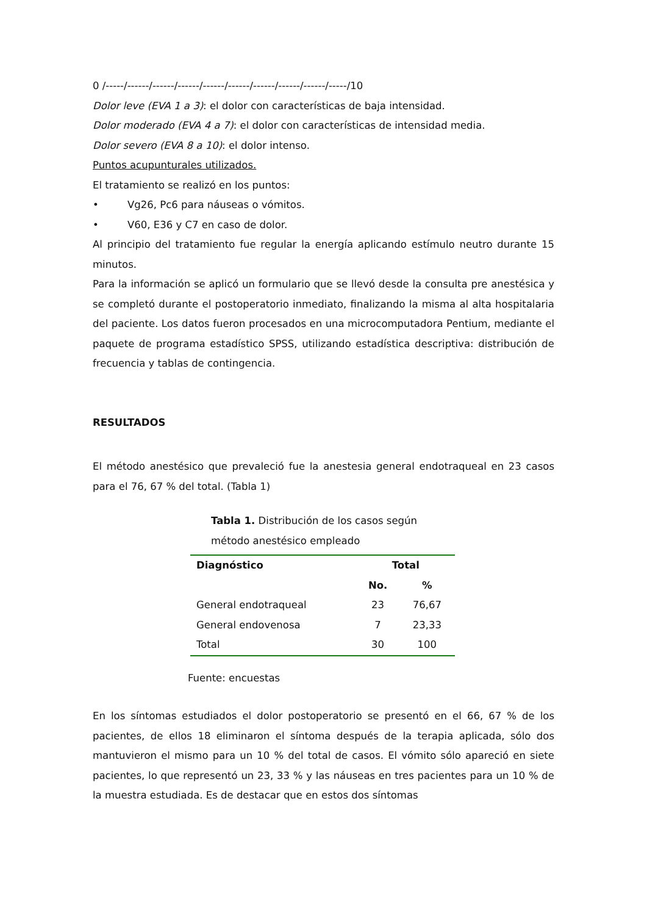0 /-----/------/------/------/------/------/------/------/------/-----/10
Dolor leve (EVA 1 a 3): el dolor con características de baja intensidad.
Dolor moderado (EVA 4 a 7): el dolor con características de intensidad media.
Dolor severo (EVA 8 a 10): el dolor intenso.
Puntos acupunturales utilizados.
El tratamiento se realizó en los puntos:
• Vg26, Pc6 para náuseas o vómitos.
• V60, E36 y C7 en caso de dolor.
Al principio del tratamiento fue regular la energía aplicando estímulo neutro durante 15 minutos.
Para la información se aplicó un formulario que se llevó desde la consulta pre anestésica y se completó durante el postoperatorio inmediato, finalizando la misma al alta hospitalaria del paciente. Los datos fueron procesados en una microcomputadora Pentium, mediante el paquete de programa estadístico SPSS, utilizando estadística descriptiva: distribución de frecuencia y tablas de contingencia.
RESULTADOS
El método anestésico que prevaleció fue la anestesia general endotraqueal en 23 casos para el 76, 67 % del total. (Tabla 1)
Tabla 1. Distribución de los casos según método anestésico empleado
| Diagnóstico | Total | |
| --- | --- | --- |
| | No. | % |
| General endotraqueal | 23 | 76,67 |
| General endovenosa | 7 | 23,33 |
| Total | 30 | 100 |
Fuente: encuestas
En los síntomas estudiados el dolor postoperatorio se presentó en el 66, 67 % de los pacientes, de ellos 18 eliminaron el síntoma después de la terapia aplicada, sólo dos mantuvieron el mismo para un 10 % del total de casos. El vómito sólo apareció en siete pacientes, lo que representó un 23, 33 % y las náuseas en tres pacientes para un 10 % de la muestra estudiada. Es de destacar que en estos dos síntomas